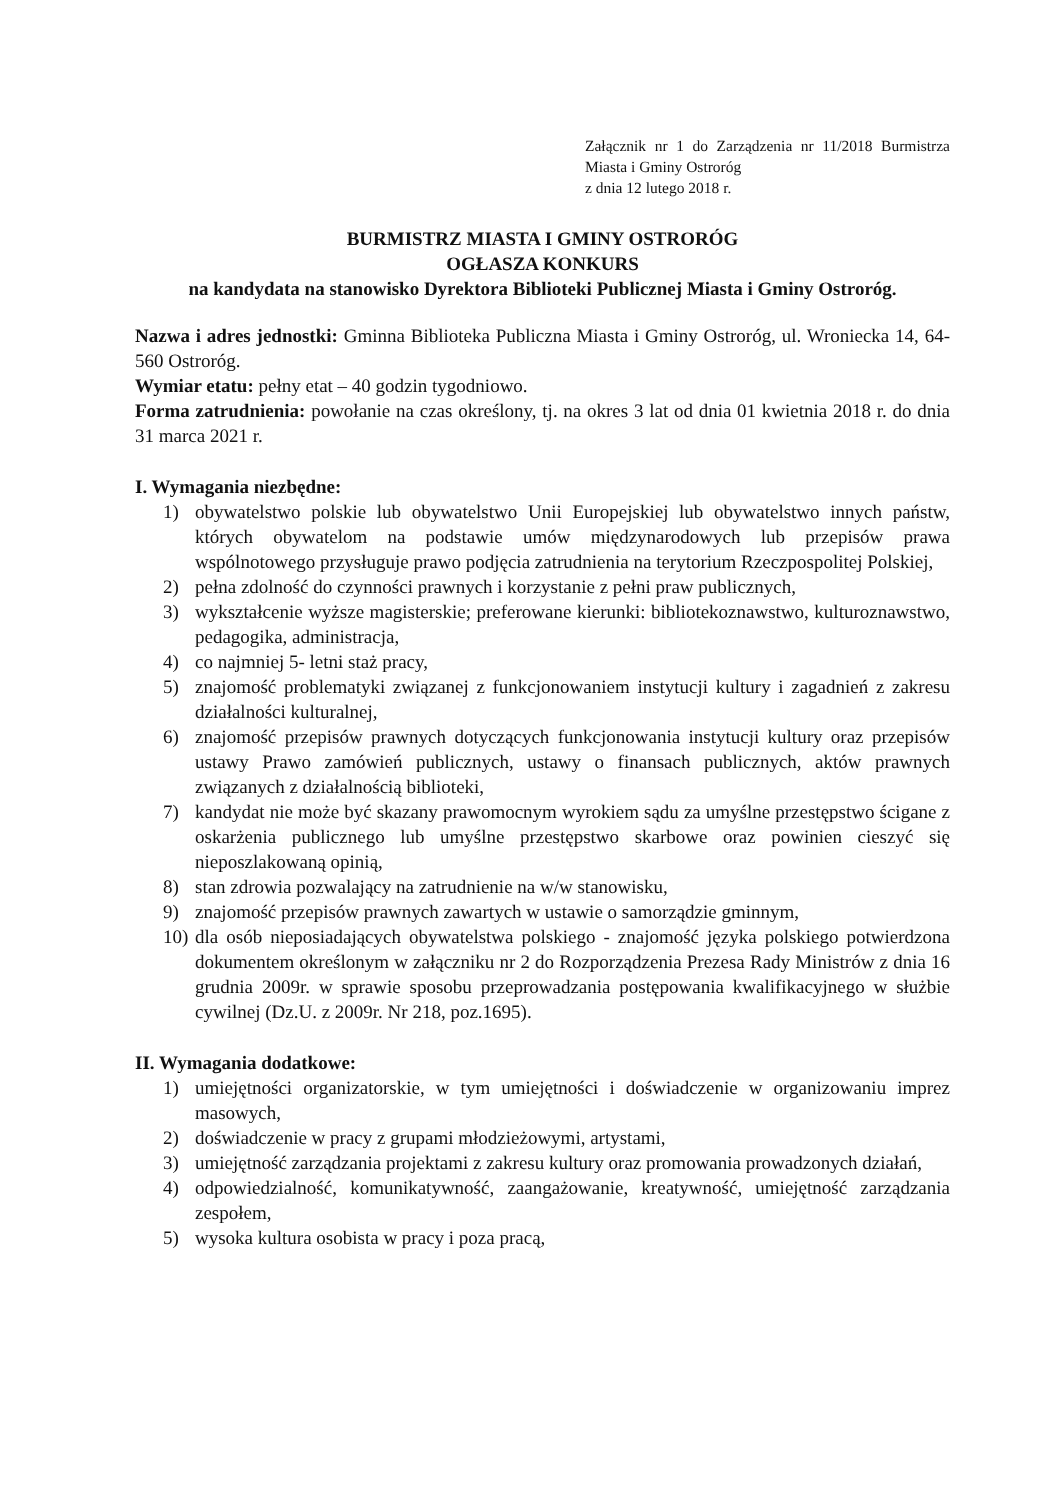Załącznik nr 1 do Zarządzenia nr 11/2018 Burmistrza Miasta i Gminy Ostroróg
z dnia 12 lutego 2018 r.
BURMISTRZ MIASTA I GMINY OSTRORÓG
OGŁASZA KONKURS
na kandydata na stanowisko Dyrektora Biblioteki Publicznej Miasta i Gminy Ostroróg.
Nazwa i adres jednostki: Gminna Biblioteka Publiczna Miasta i Gminy Ostroróg, ul. Wroniecka 14, 64-560 Ostroróg.
Wymiar etatu: pełny etat – 40 godzin tygodniowo.
Forma zatrudnienia: powołanie na czas określony, tj. na okres 3 lat od dnia 01 kwietnia 2018 r. do dnia 31 marca 2021 r.
I. Wymagania niezbędne:
1) obywatelstwo polskie lub obywatelstwo Unii Europejskiej lub obywatelstwo innych państw, których obywatelom na podstawie umów międzynarodowych lub przepisów prawa wspólnotowego przysługuje prawo podjęcia zatrudnienia na terytorium Rzeczpospolitej Polskiej,
2) pełna zdolność do czynności prawnych i korzystanie z pełni praw publicznych,
3) wykształcenie wyższe magisterskie; preferowane kierunki: bibliotekoznawstwo, kulturoznawstwo, pedagogika, administracja,
4) co najmniej 5- letni staż pracy,
5) znajomość problematyki związanej z funkcjonowaniem instytucji kultury i zagadnień z zakresu działalności kulturalnej,
6) znajomość przepisów prawnych dotyczących funkcjonowania instytucji kultury oraz przepisów ustawy Prawo zamówień publicznych, ustawy o finansach publicznych, aktów prawnych związanych z działalnością biblioteki,
7) kandydat nie może być skazany prawomocnym wyrokiem sądu za umyślne przestępstwo ścigane z oskarżenia publicznego lub umyślne przestępstwo skarbowe oraz powinien cieszyć się nieposzlakowaną opinią,
8) stan zdrowia pozwalający na zatrudnienie na w/w stanowisku,
9) znajomość przepisów prawnych zawartych w ustawie o samorządzie gminnym,
10) dla osób nieposiadających obywatelstwa polskiego - znajomość języka polskiego potwierdzona dokumentem określonym w załączniku nr 2 do Rozporządzenia Prezesa Rady Ministrów z dnia 16 grudnia 2009r. w sprawie sposobu przeprowadzania postępowania kwalifikacyjnego w służbie cywilnej (Dz.U. z 2009r. Nr 218, poz.1695).
II. Wymagania dodatkowe:
1) umiejętności organizatorskie, w tym umiejętności i doświadczenie w organizowaniu imprez masowych,
2) doświadczenie w pracy z grupami młodzieżowymi, artystami,
3) umiejętność zarządzania projektami z zakresu kultury oraz promowania prowadzonych działań,
4) odpowiedzialność, komunikatywność, zaangażowanie, kreatywność, umiejętność zarządzania zespołem,
5) wysoka kultura osobista w pracy i poza pracą,